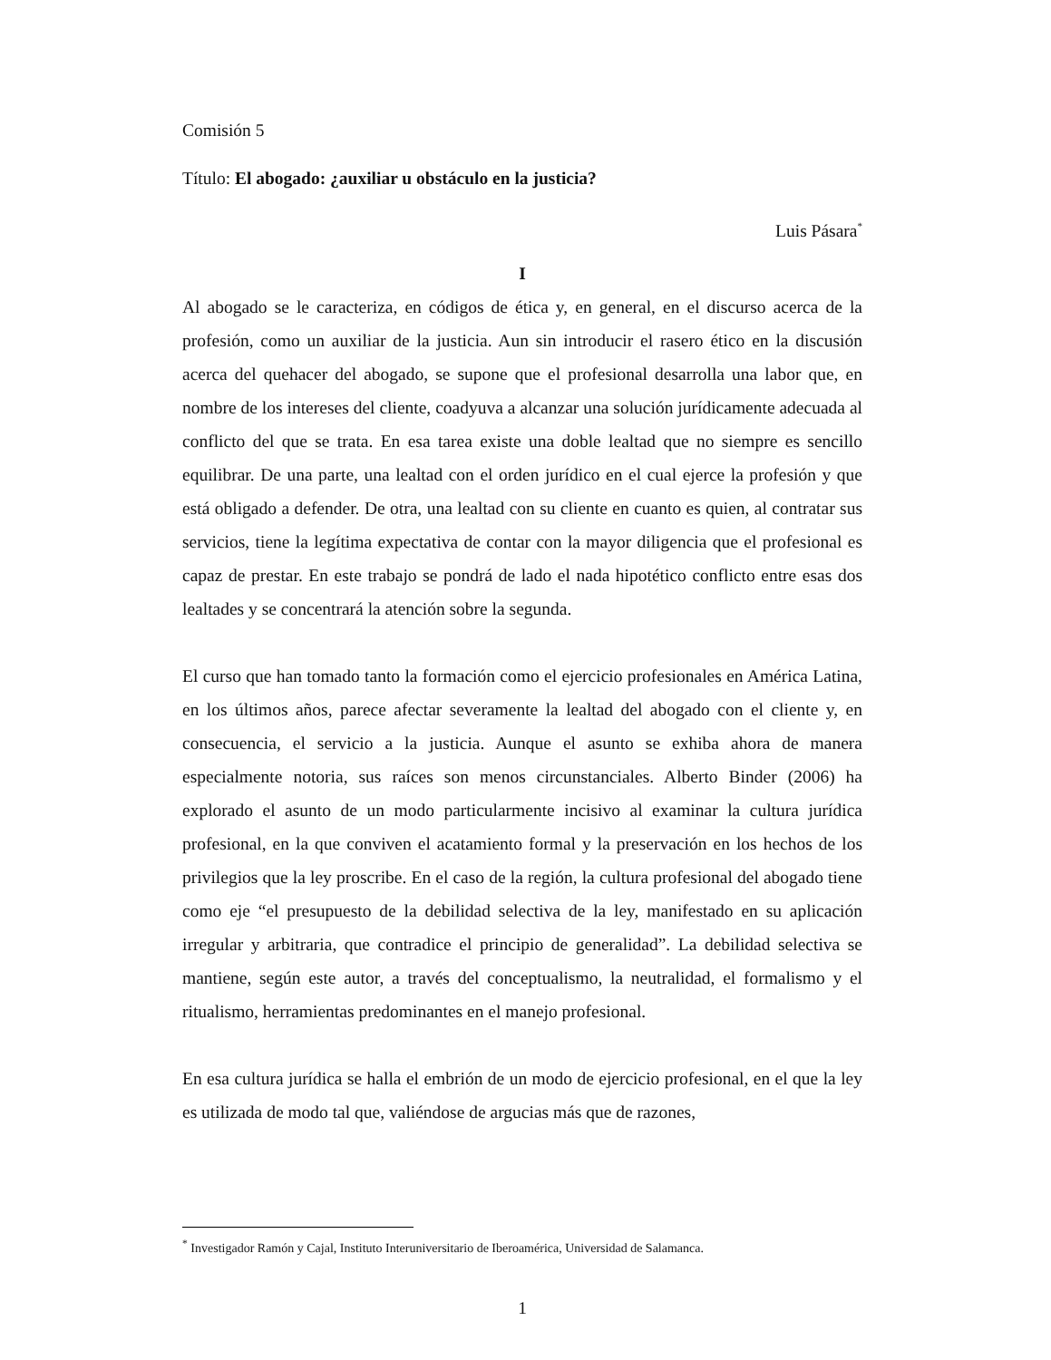Comisión 5
Título: El abogado: ¿auxiliar u obstáculo en la justicia?
Luis Pásara<sup>*</sup>
I
Al abogado se le caracteriza, en códigos de ética y, en general, en el discurso acerca de la profesión, como un auxiliar de la justicia. Aun sin introducir el rasero ético en la discusión acerca del quehacer del abogado, se supone que el profesional desarrolla una labor que, en nombre de los intereses del cliente, coadyuva a alcanzar una solución jurídicamente adecuada al conflicto del que se trata. En esa tarea existe una doble lealtad que no siempre es sencillo equilibrar. De una parte, una lealtad con el orden jurídico en el cual ejerce la profesión y que está obligado a defender. De otra, una lealtad con su cliente en cuanto es quien, al contratar sus servicios, tiene la legítima expectativa de contar con la mayor diligencia que el profesional es capaz de prestar. En este trabajo se pondrá de lado el nada hipotético conflicto entre esas dos lealtades y se concentrará la atención sobre la segunda.
El curso que han tomado tanto la formación como el ejercicio profesionales en América Latina, en los últimos años, parece afectar severamente la lealtad del abogado con el cliente y, en consecuencia, el servicio a la justicia. Aunque el asunto se exhiba ahora de manera especialmente notoria, sus raíces son menos circunstanciales. Alberto Binder (2006) ha explorado el asunto de un modo particularmente incisivo al examinar la cultura jurídica profesional, en la que conviven el acatamiento formal y la preservación en los hechos de los privilegios que la ley proscribe. En el caso de la región, la cultura profesional del abogado tiene como eje “el presupuesto de la debilidad selectiva de la ley, manifestado en su aplicación irregular y arbitraria, que contradice el principio de generalidad”. La debilidad selectiva se mantiene, según este autor, a través del conceptualismo, la neutralidad, el formalismo y el ritualismo, herramientas predominantes en el manejo profesional.
En esa cultura jurídica se halla el embrión de un modo de ejercicio profesional, en el que la ley es utilizada de modo tal que, valiéndose de argucias más que de razones,
<sup>*</sup> Investigador Ramón y Cajal, Instituto Interuniversitario de Iberoamérica, Universidad de Salamanca.
1